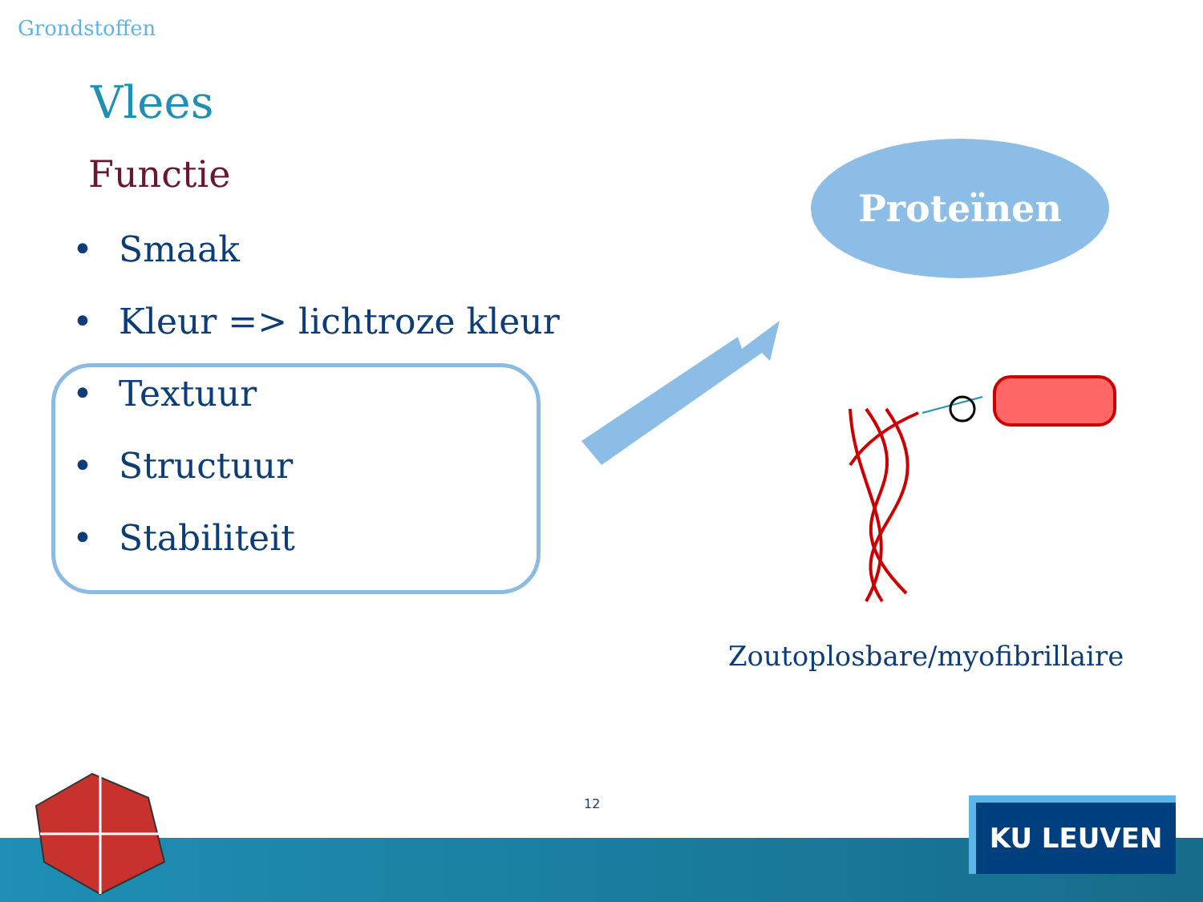Grondstoffen
Vlees
Functie
• Smaak
• Kleur => lichtroze kleur
• Textuur
• Structuur
• Stabiliteit
Proteïnen
Zoutoplosbare/myofibrillaire
12 KU LEUVEN